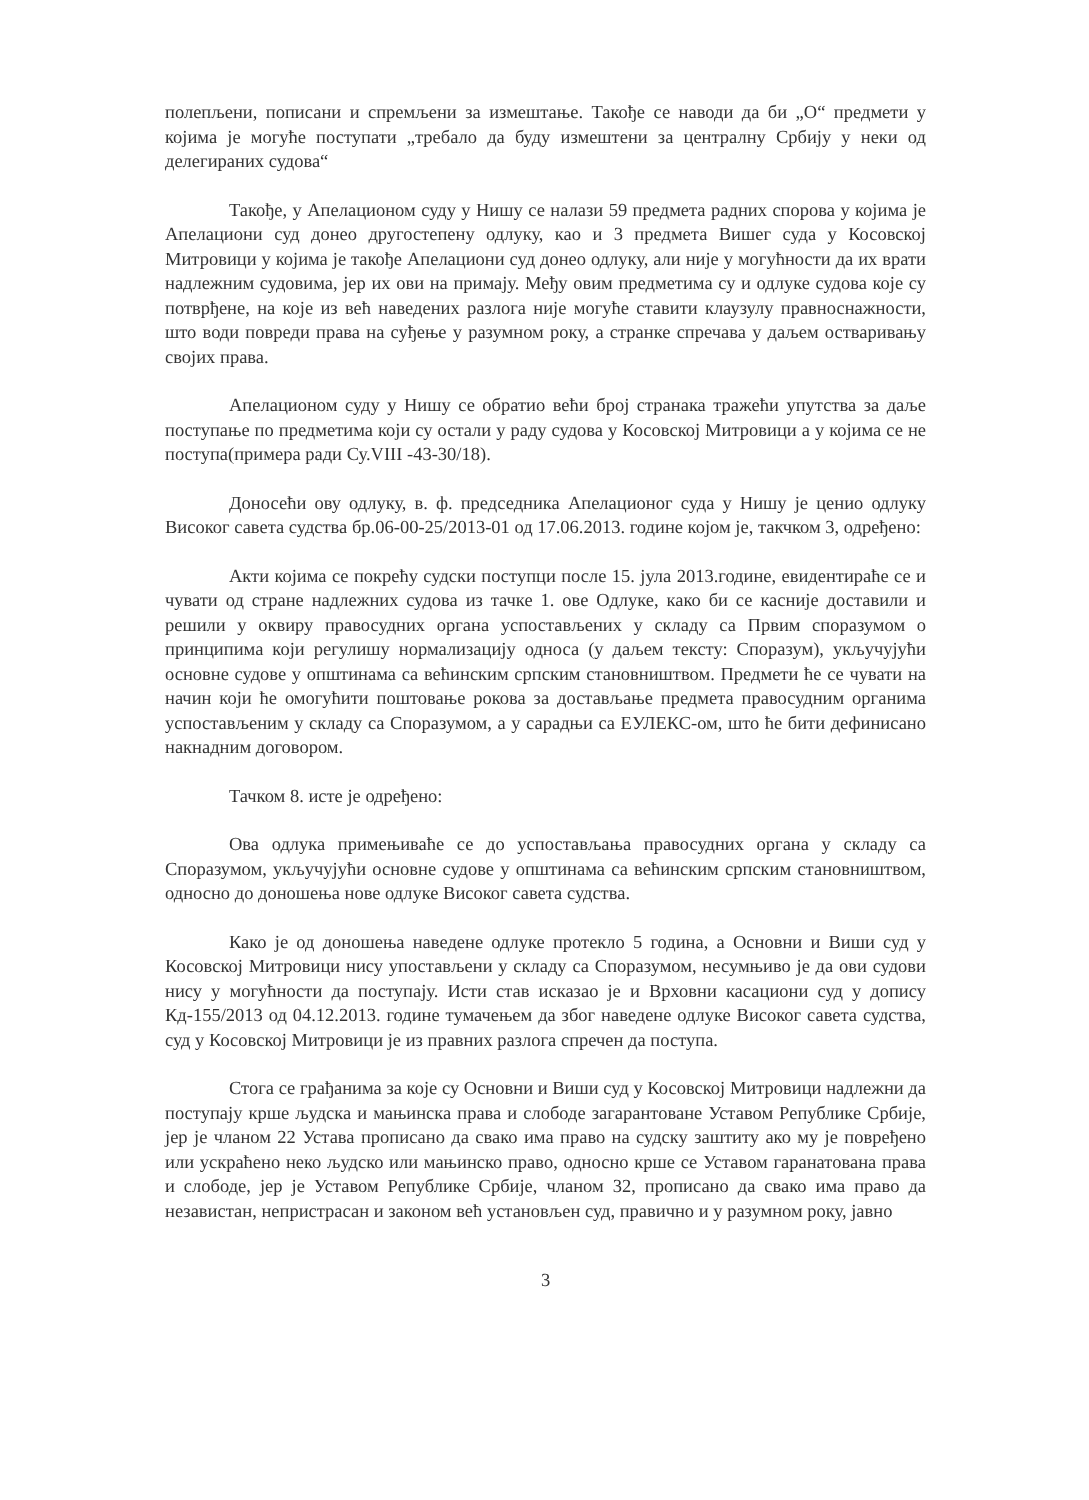полепљени, пописани и спремљени за измештање. Такође се наводи да би „О“ предмети у којима је могуће поступати „требало да буду измештени за централну Србију у неки од делегираних судова“
Такође, у Апелационом суду у Нишу се налази 59 предмета радних спорова у којима је Апелациони суд донео другостепену одлуку, као и 3 предмета Вишег суда у Косовској Митровици у којима је такође Апелациони суд донео одлуку, али није у могућности да их врати надлежним судовима, јер их ови на примају. Међу овим предметима су и одлуке судова које су потврђене, на које из већ наведених разлога није могуће ставити клаузулу правноснажности, што води повреди права на суђење у разумном року, а странке спречава у даљем остваривању својих права.
Апелационом суду у Нишу се обратио већи број странака тражећи упутства за даље поступање по предметима који су остали у раду судова у Косовској Митровици а у којима се не поступа(примера ради Су.VIII -43-30/18).
Доносећи ову одлуку, в. ф. председника Апелационог суда у Нишу је ценио одлуку Високог савета судства бр.06-00-25/2013-01 од 17.06.2013. године којом је, такчком 3, одређено:
Акти којима се покрећу судски поступци после 15. јула 2013.године, евидентираће се и чувати од стране надлежних судова из тачке 1. ове Одлуке, како би се касније доставили и решили у оквиру правосудних органа успостављених у складу са Првим споразумом о принципима који регулишу нормализацију односа (у даљем тексту: Споразум), укључујући основне судове у општинама са већинским српским становништвом. Предмети ће се чувати на начин који ће омогућити поштовање рокова за достављање предмета правосудним органима успостављеним у складу са Споразумом, а у сарадњи са ЕУЛЕКС-ом, што ће бити дефинисано накнадним договором.
Тачком 8. исте је одређено:
Ова одлука примењиваће се до успостављања правосудних органа у складу са Споразумом, укључујући основне судове у општинама са већинским српским становништвом, односно до доношења нове одлуке Високог савета судства.
Како је од доношења наведене одлуке протекло 5 година, а Основни и Виши суд у Косовској Митровици нису упостављени у складу са Споразумом, несумњиво је да ови судови нису у могућности да поступају. Исти став исказао је и Врховни касациони суд у допису Кд-155/2013 од 04.12.2013. године тумачењем да због наведене одлуке Високог савета судства, суд у Косовској Митровици је из правних разлога спречен да поступа.
Стога се грађанима за које су Основни и Виши суд у Косовској Митровици надлежни да поступају крше људска и мањинска права и слободе загарантоване Уставом Републике Србије, јер је чланом 22 Устава прописано да свако има право на судску заштиту ако му је повређено или ускраћено неко људско или мањинско право, односно крше се Уставом гаранатована права и слободе, јер је Уставом Републике Србије, чланом 32, прописано да свако има право да независтан, непристрасан и законом већ установљен суд, правично и у разумном року, јавно
3